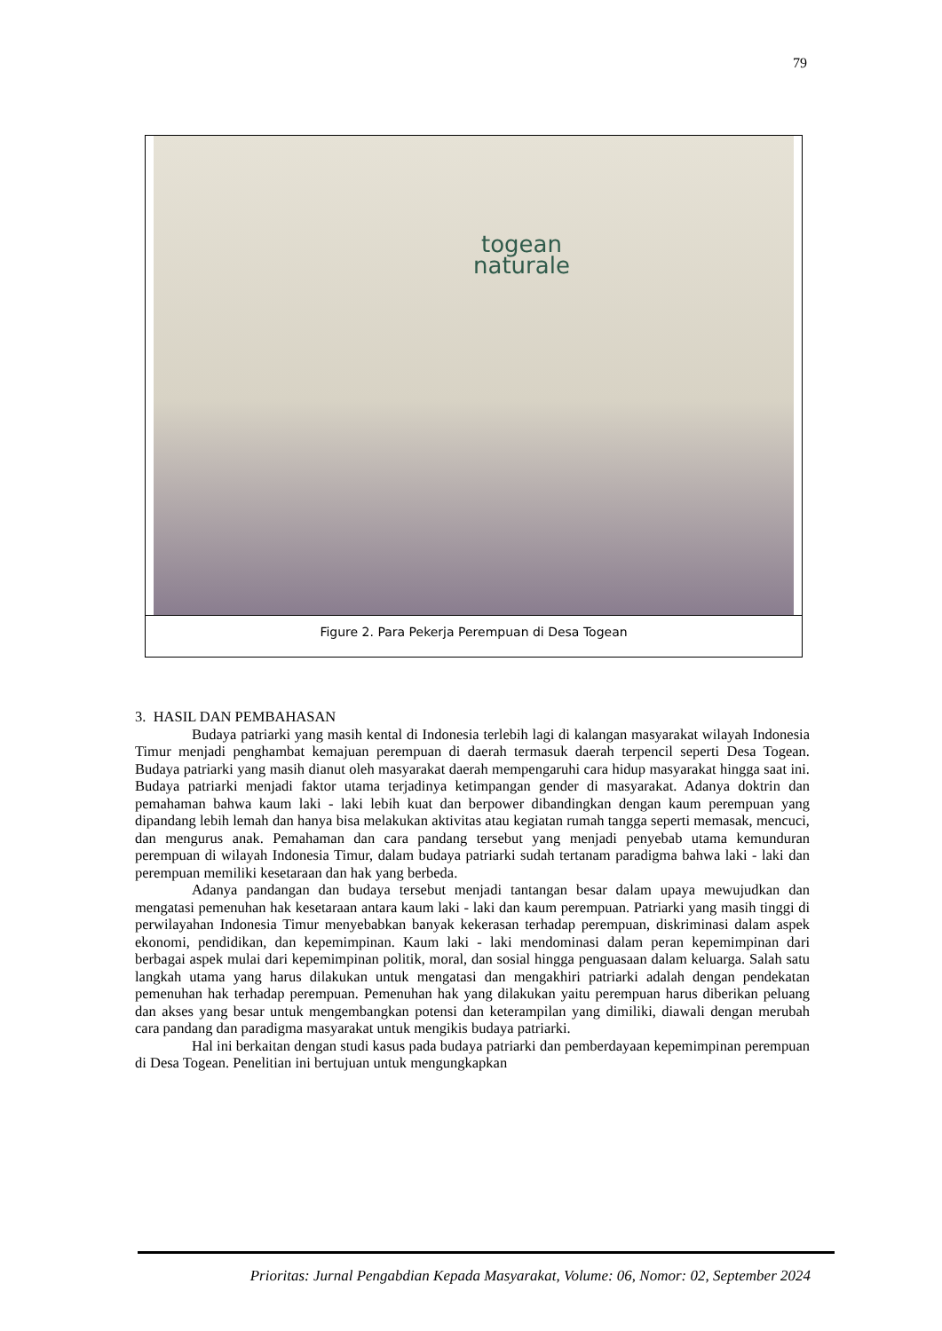79
togean
naturale
Figure 2. Para Pekerja Perempuan di Desa Togean
3. HASIL DAN PEMBAHASAN
Budaya patriarki yang masih kental di Indonesia terlebih lagi di kalangan masyarakat wilayah Indonesia Timur menjadi penghambat kemajuan perempuan di daerah termasuk daerah terpencil seperti Desa Togean. Budaya patriarki yang masih dianut oleh masyarakat daerah mempengaruhi cara hidup masyarakat hingga saat ini. Budaya patriarki menjadi faktor utama terjadinya ketimpangan gender di masyarakat. Adanya doktrin dan pemahaman bahwa kaum laki - laki lebih kuat dan berpower dibandingkan dengan kaum perempuan yang dipandang lebih lemah dan hanya bisa melakukan aktivitas atau kegiatan rumah tangga seperti memasak, mencuci, dan mengurus anak. Pemahaman dan cara pandang tersebut yang menjadi penyebab utama kemunduran perempuan di wilayah Indonesia Timur, dalam budaya patriarki sudah tertanam paradigma bahwa laki - laki dan perempuan memiliki kesetaraan dan hak yang berbeda.
Adanya pandangan dan budaya tersebut menjadi tantangan besar dalam upaya mewujudkan dan mengatasi pemenuhan hak kesetaraan antara kaum laki - laki dan kaum perempuan. Patriarki yang masih tinggi di perwilayahan Indonesia Timur menyebabkan banyak kekerasan terhadap perempuan, diskriminasi dalam aspek ekonomi, pendidikan, dan kepemimpinan. Kaum laki - laki mendominasi dalam peran kepemimpinan dari berbagai aspek mulai dari kepemimpinan politik, moral, dan sosial hingga penguasaan dalam keluarga. Salah satu langkah utama yang harus dilakukan untuk mengatasi dan mengakhiri patriarki adalah dengan pendekatan pemenuhan hak terhadap perempuan. Pemenuhan hak yang dilakukan yaitu perempuan harus diberikan peluang dan akses yang besar untuk mengembangkan potensi dan keterampilan yang dimiliki, diawali dengan merubah cara pandang dan paradigma masyarakat untuk mengikis budaya patriarki.
Hal ini berkaitan dengan studi kasus pada budaya patriarki dan pemberdayaan kepemimpinan perempuan di Desa Togean. Penelitian ini bertujuan untuk mengungkapkan
Prioritas: Jurnal Pengabdian Kepada Masyarakat, Volume: 06, Nomor: 02, September 2024